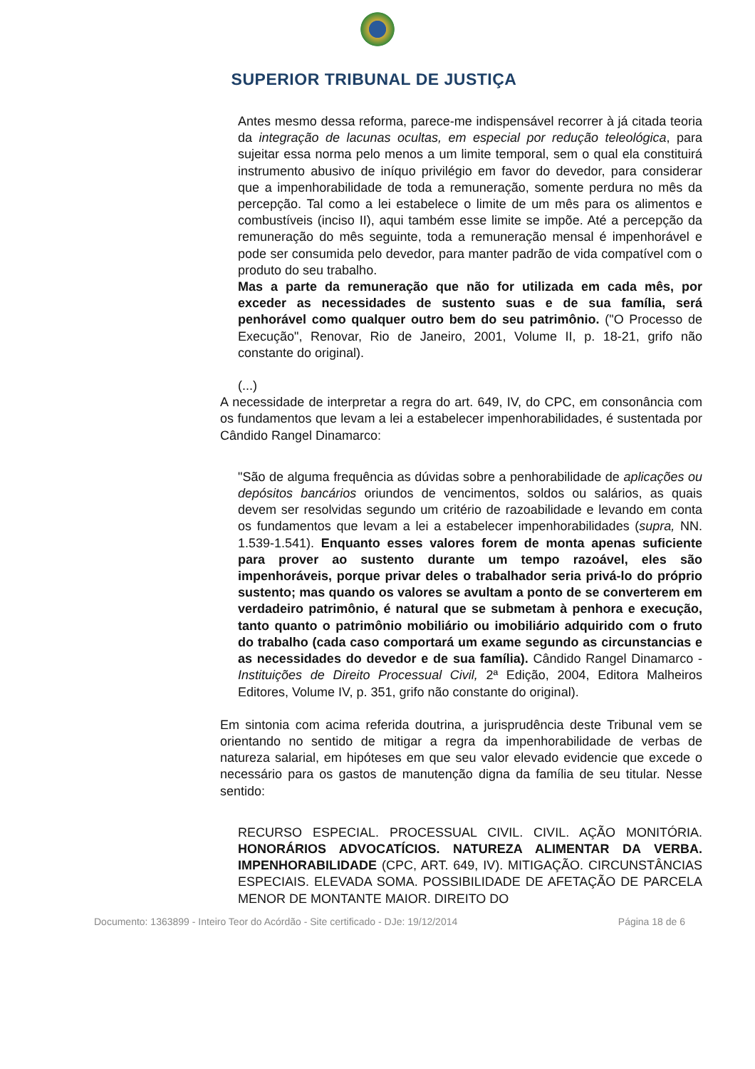SUPERIOR TRIBUNAL DE JUSTIÇA
Antes mesmo dessa reforma, parece-me indispensável recorrer à já citada teoria da integração de lacunas ocultas, em especial por redução teleológica, para sujeitar essa norma pelo menos a um limite temporal, sem o qual ela constituirá instrumento abusivo de iníquo privilégio em favor do devedor, para considerar que a impenhorabilidade de toda a remuneração, somente perdura no mês da percepção. Tal como a lei estabelece o limite de um mês para os alimentos e combustíveis (inciso II), aqui também esse limite se impõe. Até a percepção da remuneração do mês seguinte, toda a remuneração mensal é impenhorável e pode ser consumida pelo devedor, para manter padrão de vida compatível com o produto do seu trabalho.
Mas a parte da remuneração que não for utilizada em cada mês, por exceder as necessidades de sustento suas e de sua família, será penhorável como qualquer outro bem do seu patrimônio. ("O Processo de Execução", Renovar, Rio de Janeiro, 2001, Volume II, p. 18-21, grifo não constante do original).
(...)
A necessidade de interpretar a regra do art. 649, IV, do CPC, em consonância com os fundamentos que levam a lei a estabelecer impenhorabilidades, é sustentada por Cândido Rangel Dinamarco:
"São de alguma frequência as dúvidas sobre a penhorabilidade de aplicações ou depósitos bancários oriundos de vencimentos, soldos ou salários, as quais devem ser resolvidas segundo um critério de razoabilidade e levando em conta os fundamentos que levam a lei a estabelecer impenhorabilidades (supra, NN. 1.539-1.541). Enquanto esses valores forem de monta apenas suficiente para prover ao sustento durante um tempo razoável, eles são impenhoráveis, porque privar deles o trabalhador seria privá-lo do próprio sustento; mas quando os valores se avultam a ponto de se converterem em verdadeiro patrimônio, é natural que se submetam à penhora e execução, tanto quanto o patrimônio mobiliário ou imobiliário adquirido com o fruto do trabalho (cada caso comportará um exame segundo as circunstancias e as necessidades do devedor e de sua família). Cândido Rangel Dinamarco - Instituições de Direito Processual Civil, 2ª Edição, 2004, Editora Malheiros Editores, Volume IV, p. 351, grifo não constante do original).
Em sintonia com acima referida doutrina, a jurisprudência deste Tribunal vem se orientando no sentido de mitigar a regra da impenhorabilidade de verbas de natureza salarial, em hipóteses em que seu valor elevado evidencie que excede o necessário para os gastos de manutenção digna da família de seu titular. Nesse sentido:
RECURSO ESPECIAL. PROCESSUAL CIVIL. CIVIL. AÇÃO MONITÓRIA. HONORÁRIOS ADVOCATÍCIOS. NATUREZA ALIMENTAR DA VERBA. IMPENHORABILIDADE (CPC, ART. 649, IV). MITIGAÇÃO. CIRCUNSTÂNCIAS ESPECIAIS. ELEVADA SOMA. POSSIBILIDADE DE AFETAÇÃO DE PARCELA MENOR DE MONTANTE MAIOR. DIREITO DO
Documento: 1363899 - Inteiro Teor do Acórdão - Site certificado - DJe: 19/12/2014 Página 18 de 6